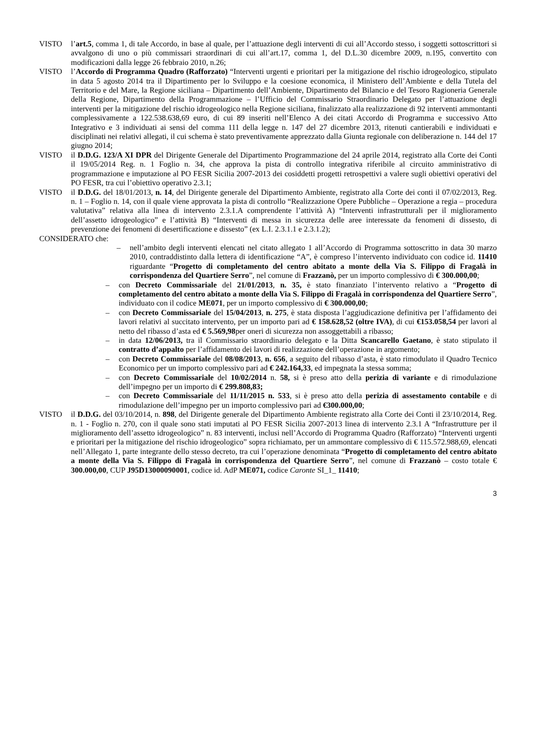VISTO l’art.5, comma 1, di tale Accordo, in base al quale, per l’attuazione degli interventi di cui all’Accordo stesso, i soggetti sottoscrittori si avvalgono di uno o più commissari straordinari di cui all’art.17, comma 1, del D.L.30 dicembre 2009, n.195, convertito con modificazioni dalla legge 26 febbraio 2010, n.26;
VISTO l’Accordo di Programma Quadro (Rafforzato) “Interventi urgenti e prioritari per la mitigazione del rischio idrogeologico, stipulato in data 5 agosto 2014 tra il Dipartimento per lo Sviluppo e la coesione economica, il Ministero dell’Ambiente e della Tutela del Territorio e del Mare, la Regione siciliana – Dipartimento dell’Ambiente, Dipartimento del Bilancio e del Tesoro Ragioneria Generale della Regione, Dipartimento della Programmazione – l’Ufficio del Commissario Straordinario Delegato per l’attuazione degli interventi per la mitigazione del rischio idrogeologico nella Regione siciliana, finalizzato alla realizzazione di 92 interventi ammontanti complessivamente a 122.538.638,69 euro, di cui 89 inseriti nell’Elenco A dei citati Accordo di Programma e successivo Atto Integrativo e 3 individuati ai sensi del comma 111 della legge n. 147 del 27 dicembre 2013, ritenuti cantierabili e individuati e disciplinati nei relativi allegati, il cui schema è stato preventivamente apprezzato dalla Giunta regionale con deliberazione n. 144 del 17 giugno 2014;
VISTO il D.D.G. 123/A XI DPR del Dirigente Generale del Dipartimento Programmazione del 24 aprile 2014, registrato alla Corte dei Conti il 19/05/2014 Reg. n. 1 Foglio n. 34, che approva la pista di controllo integrativa riferibile al circuito amministrativo di programmazione e imputazione al PO FESR Sicilia 2007-2013 dei cosiddetti progetti retrospettivi a valere sugli obiettivi operativi del PO FESR, tra cui l’obiettivo operativo 2.3.1;
VISTO il D.D.G. del 18/01/2013, n. 14, del Dirigente generale del Dipartimento Ambiente, registrato alla Corte dei conti il 07/02/2013, Reg. n. 1 – Foglio n. 14, con il quale viene approvata la pista di controllo “Realizzazione Opere Pubbliche – Operazione a regia – procedura valutativa” relativa alla linea di intervento 2.3.1.A comprendente l’attività A) “Interventi infrastrutturali per il miglioramento dell’assetto idrogeologico” e l’attività B) “Interventi di messa in sicurezza delle aree interessate da fenomeni di dissesto, di prevenzione dei fenomeni di desertificazione e dissesto” (ex L.I. 2.3.1.1 e 2.3.1.2);
CONSIDERATO che:
– nell’ambito degli interventi elencati nel citato allegato 1 all’Accordo di Programma sottoscritto in data 30 marzo 2010, contraddistinto dalla lettera di identificazione “A”, è compreso l’intervento individuato con codice id. 11410 riguardante “Progetto di completamento del centro abitato a monte della Via S. Filippo di Fragalà in corrispondenza del Quartiere Serro”, nel comune di Frazzanò, per un importo complessivo di € 300.000,00;
– con Decreto Commissariale del 21/01/2013, n. 35, è stato finanziato l’intervento relativo a “Progetto di completamento del centro abitato a monte della Via S. Filippo di Fragalà in corrispondenza del Quartiere Serro”, individuato con il codice ME071, per un importo complessivo di € 300.000,00;
– con Decreto Commissariale del 15/04/2013, n. 275, è stata disposta l’aggiudicazione definitiva per l’affidamento dei lavori relativi al succitato intervento, per un importo pari ad € 158.628,52 (oltre IVA), di cui €153.058,54 per lavori al netto del ribasso d’asta ed € 5.569,98per oneri di sicurezza non assoggettabili a ribasso;
– in data 12/06/2013, tra il Commissario straordinario delegato e la Ditta Scancarello Gaetano, è stato stipulato il contratto d’appalto per l’affidamento dei lavori di realizzazione dell’operazione in argomento;
– con Decreto Commissariale del 08/08/2013, n. 656, a seguito del ribasso d’asta, è stato rimodulato il Quadro Tecnico Economico per un importo complessivo pari ad € 242.164,33, ed impegnata la stessa somma;
– con Decreto Commissariale del 10/02/2014 n. 58, si è preso atto della perizia di variante e di rimodulazione dell’impegno per un importo di € 299.808,83;
– con Decreto Commissariale del 11/11/2015 n. 533, si è preso atto della perizia di assestamento contabile e di rimodulazione dell’impegno per un importo complessivo pari ad €300.000,00;
VISTO il D.D.G. del 03/10/2014, n. 898, del Dirigente generale del Dipartimento Ambiente registrato alla Corte dei Conti il 23/10/2014, Reg. n. 1 - Foglio n. 270, con il quale sono stati imputati al PO FESR Sicilia 2007-2013 linea di intervento 2.3.1 A “Infrastrutture per il miglioramento dell’assetto idrogeologico” n. 83 interventi, inclusi nell’Accordo di Programma Quadro (Rafforzato) “Interventi urgenti e prioritari per la mitigazione del rischio idrogeologico” sopra richiamato, per un ammontare complessivo di € 115.572.988,69, elencati nell’Allegato 1, parte integrante dello stesso decreto, tra cui l’operazione denominata “Progetto di completamento del centro abitato a monte della Via S. Filippo di Fragalà in corrispondenza del Quartiere Serro”, nel comune di Frazzanò – costo totale € 300.000,00, CUP J95D13000090001, codice id. AdP ME071, codice Caronte SI_1_ 11410;
3